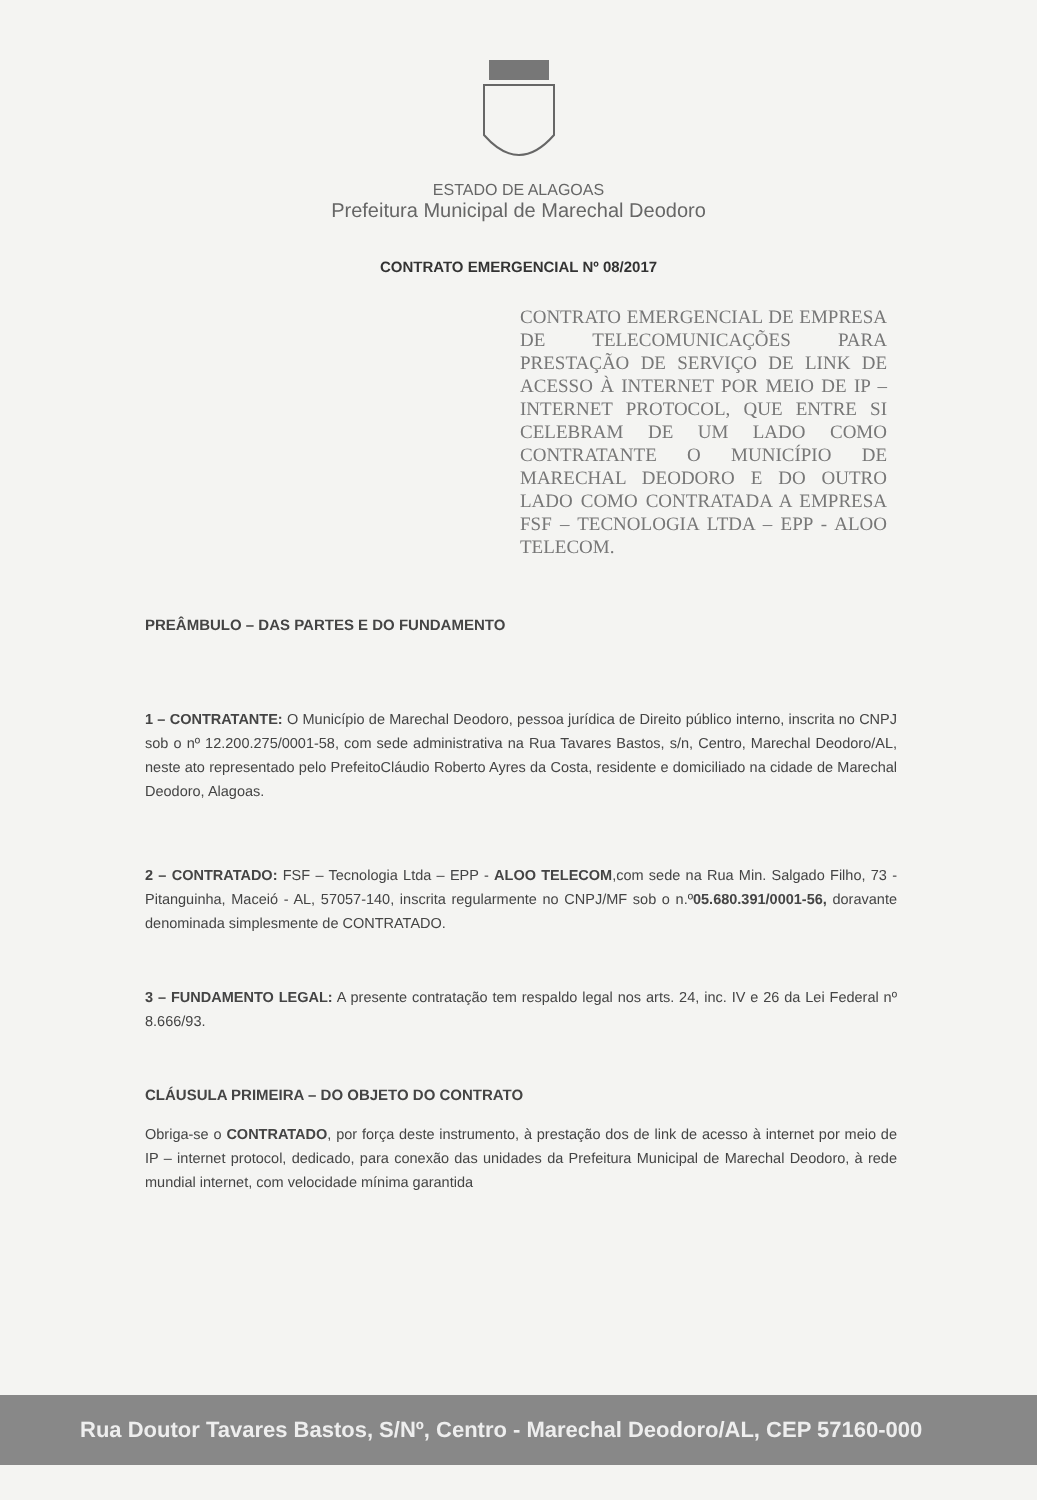ESTADO DE ALAGOAS
Prefeitura Municipal de Marechal Deodoro
CONTRATO EMERGENCIAL Nº 08/2017
CONTRATO EMERGENCIAL DE EMPRESA DE TELECOMUNICAÇÕES PARA PRESTAÇÃO DE SERVIÇO DE LINK DE ACESSO À INTERNET POR MEIO DE IP – INTERNET PROTOCOL, QUE ENTRE SI CELEBRAM DE UM LADO COMO CONTRATANTE O MUNICÍPIO DE MARECHAL DEODORO E DO OUTRO LADO COMO CONTRATADA A EMPRESA FSF – TECNOLOGIA LTDA – EPP - ALOO TELECOM.
PREÂMBULO – DAS PARTES E DO FUNDAMENTO
1 – CONTRATANTE: O Município de Marechal Deodoro, pessoa jurídica de Direito público interno, inscrita no CNPJ sob o nº 12.200.275/0001-58, com sede administrativa na Rua Tavares Bastos, s/n, Centro, Marechal Deodoro/AL, neste ato representado pelo PrefeitoCláudio Roberto Ayres da Costa, residente e domiciliado na cidade de Marechal Deodoro, Alagoas.
2 – CONTRATADO: FSF – Tecnologia Ltda – EPP - ALOO TELECOM,com sede na Rua Min. Salgado Filho, 73 - Pitanguinha, Maceió - AL, 57057-140, inscrita regularmente no CNPJ/MF sob o n.º05.680.391/0001-56, doravante denominada simplesmente de CONTRATADO.
3 – FUNDAMENTO LEGAL: A presente contratação tem respaldo legal nos arts. 24, inc. IV e 26 da Lei Federal nº 8.666/93.
CLÁUSULA PRIMEIRA – DO OBJETO DO CONTRATO
Obriga-se o CONTRATADO, por força deste instrumento, à prestação dos de link de acesso à internet por meio de IP – internet protocol, dedicado, para conexão das unidades da Prefeitura Municipal de Marechal Deodoro, à rede mundial internet, com velocidade mínima garantida
Rua Doutor Tavares Bastos, S/Nº, Centro - Marechal Deodoro/AL, CEP 57160-000